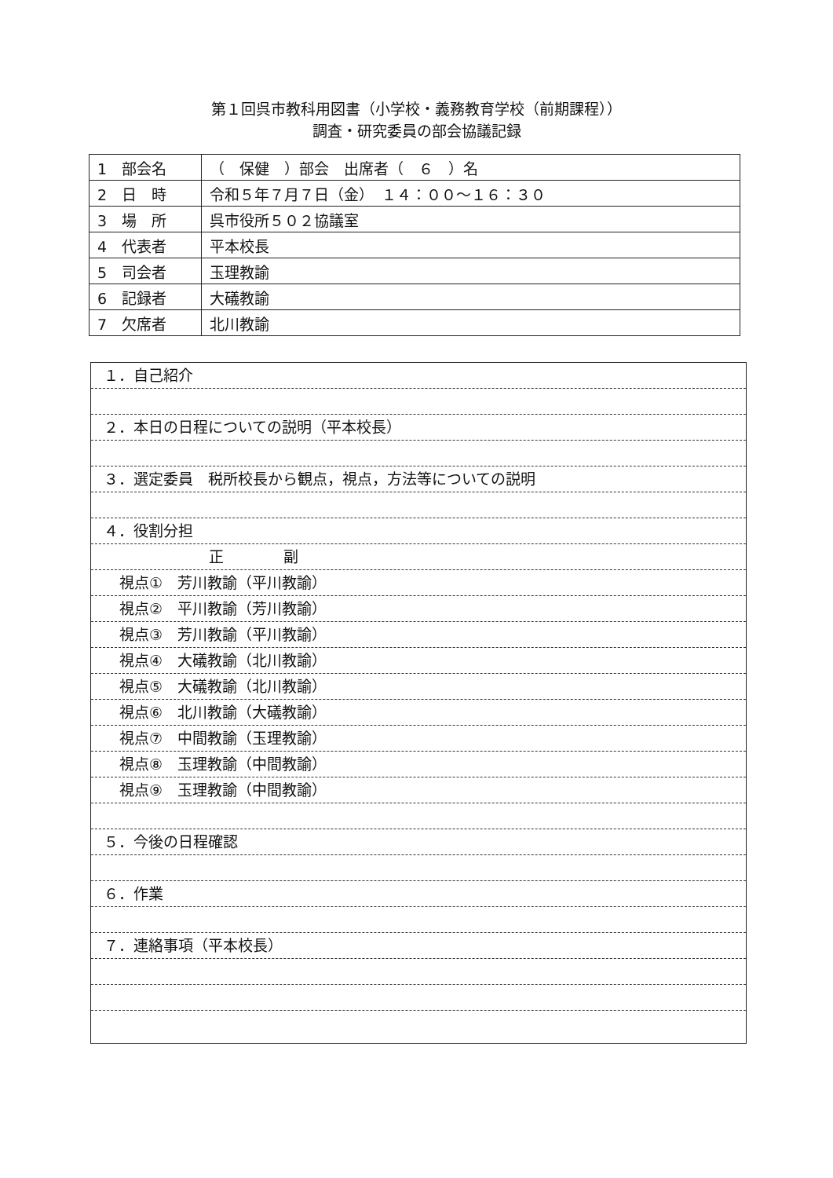第１回呉市教科用図書（小学校・義務教育学校（前期課程））
調査・研究委員の部会協議記録
| 1 部会名 | （ 保健 ）部会 出席者（ ６ ）名 |
| 2 日 時 | 令和５年７月７日（金） １４：００～１６：３０ |
| 3 場 所 | 呉市役所５０２協議室 |
| 4 代表者 | 平本校長 |
| 5 司会者 | 玉理教諭 |
| 6 記録者 | 大礒教諭 |
| 7 欠席者 | 北川教諭 |
１．自己紹介
２．本日の日程についての説明（平本校長）
３．選定委員　税所校長から観点，視点，方法等についての説明
４．役割分担
正　　　　副
視点①　芳川教諭（平川教諭）
視点②　平川教諭（芳川教諭）
視点③　芳川教諭（平川教諭）
視点④　大礒教諭（北川教諭）
視点⑤　大礒教諭（北川教諭）
視点⑥　北川教諭（大礒教諭）
視点⑦　中間教諭（玉理教諭）
視点⑧　玉理教諭（中間教諭）
視点⑨　玉理教諭（中間教諭）
５．今後の日程確認
６．作業
７．連絡事項（平本校長）